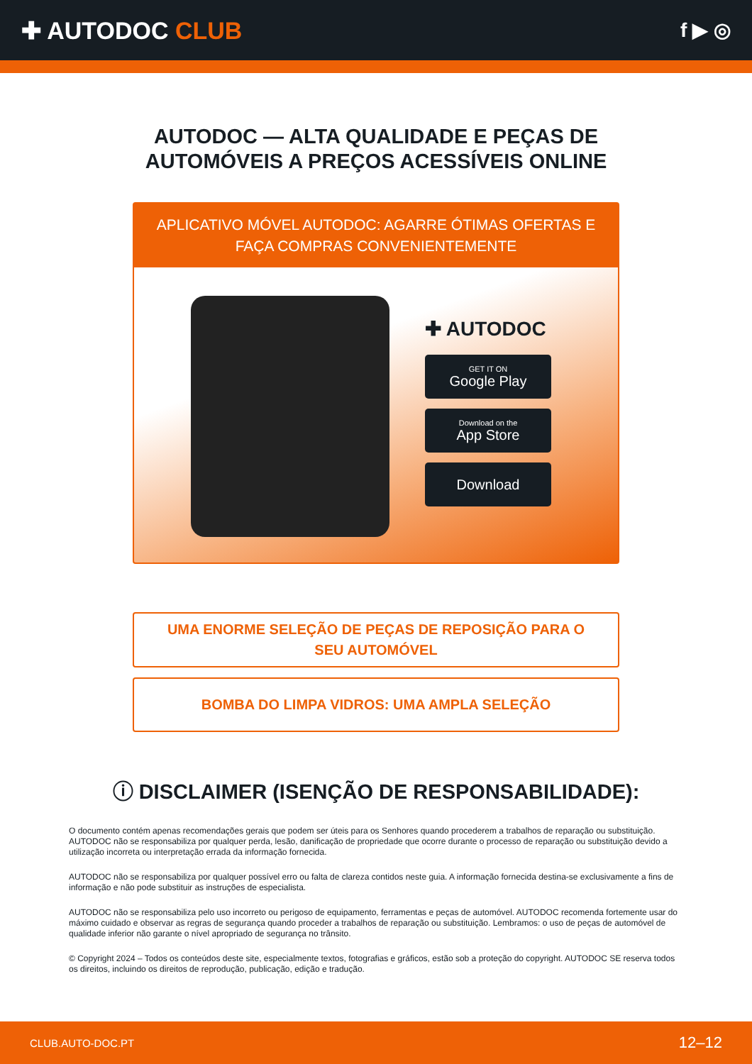✚ AUTODOC CLUB
f ▶ ◎
AUTODOC — ALTA QUALIDADE E PEÇAS DE
AUTOMÓVEIS A PREÇOS ACESSÍVEIS ONLINE
APLICATIVO MÓVEL AUTODOC: AGARRE ÓTIMAS OFERTAS E FAÇA COMPRAS CONVENIENTEMENTE
✚ AUTODOC
GET IT ON
Google Play
Download on the
App Store
Download
UMA ENORME SELEÇÃO DE PEÇAS DE REPOSIÇÃO PARA O
SEU AUTOMÓVEL
BOMBA DO LIMPA VIDROS: UMA AMPLA SELEÇÃO
ⓘ DISCLAIMER (ISENÇÃO DE RESPONSABILIDADE):
O documento contém apenas recomendações gerais que podem ser úteis para os Senhores quando procederem a trabalhos de reparação ou substituição. AUTODOC não se responsabiliza por qualquer perda, lesão, danificação de propriedade que ocorre durante o processo de reparação ou substituição devido a utilização incorreta ou interpretação errada da informação fornecida.
AUTODOC não se responsabiliza por qualquer possível erro ou falta de clareza contidos neste guia. A informação fornecida destina-se exclusivamente a fins de informação e não pode substituir as instruções de especialista.
AUTODOC não se responsabiliza pelo uso incorreto ou perigoso de equipamento, ferramentas e peças de automóvel. AUTODOC recomenda fortemente usar do máximo cuidado e observar as regras de segurança quando proceder a trabalhos de reparação ou substituição. Lembramos: o uso de peças de automóvel de qualidade inferior não garante o nível apropriado de segurança no trânsito.
© Copyright 2024 – Todos os conteúdos deste site, especialmente textos, fotografias e gráficos, estão sob a proteção do copyright. AUTODOC SE reserva todos os direitos, incluindo os direitos de reprodução, publicação, edição e tradução.
CLUB.AUTO-DOC.PT 12–12